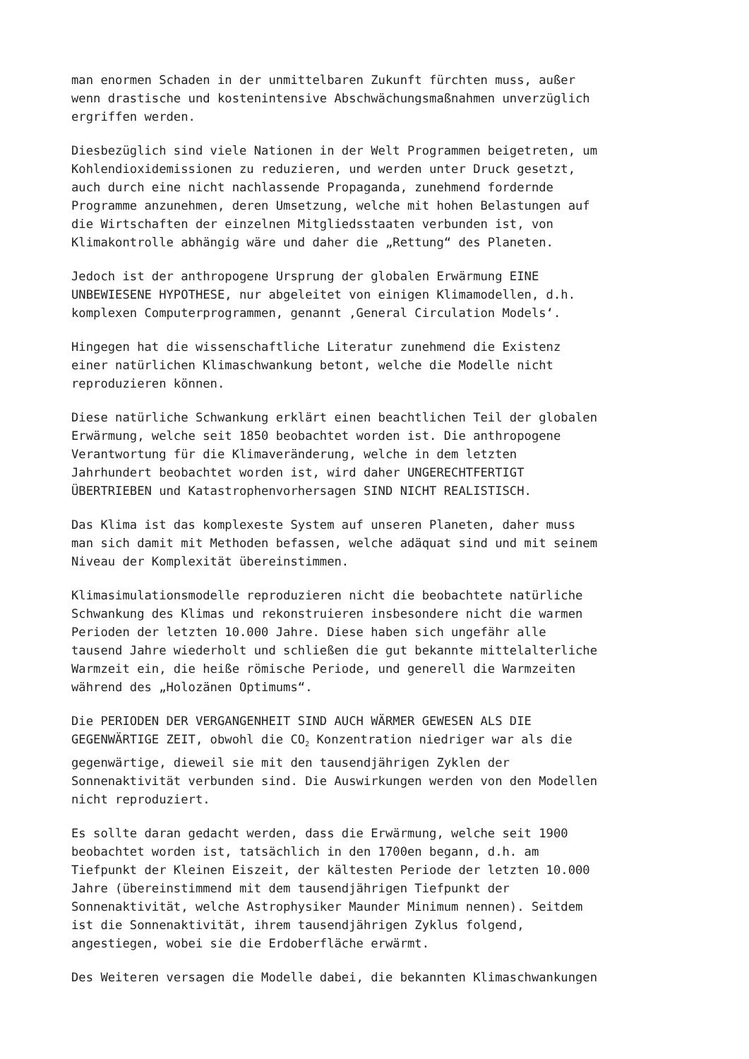man enormen Schaden in der unmittelbaren Zukunft fürchten muss, außer wenn drastische und kostenintensive Abschwächungsmaßnahmen unverzüglich ergriffen werden.
Diesbezüglich sind viele Nationen in der Welt Programmen beigetreten, um Kohlendioxidemissionen zu reduzieren, und werden unter Druck gesetzt, auch durch eine nicht nachlassende Propaganda, zunehmend fordernde Programme anzunehmen, deren Umsetzung, welche mit hohen Belastungen auf die Wirtschaften der einzelnen Mitgliedsstaaten verbunden ist, von Klimakontrolle abhängig wäre und daher die „Rettung“ des Planeten.
Jedoch ist der anthropogene Ursprung der globalen Erwärmung EINE UNBEWIESENE HYPOTHESE, nur abgeleitet von einigen Klimamodellen, d.h. komplexen Computerprogrammen, genannt ‚General Circulation Models‘.
Hingegen hat die wissenschaftliche Literatur zunehmend die Existenz einer natürlichen Klimaschwankung betont, welche die Modelle nicht reproduzieren können.
Diese natürliche Schwankung erklärt einen beachtlichen Teil der globalen Erwärmung, welche seit 1850 beobachtet worden ist. Die anthropogene Verantwortung für die Klimaveränderung, welche in dem letzten Jahrhundert beobachtet worden ist, wird daher UNGERECHTFERTIGT ÜBERTRIEBEN und Katastrophenvorhersagen SIND NICHT REALISTISCH.
Das Klima ist das komplexeste System auf unseren Planeten, daher muss man sich damit mit Methoden befassen, welche adäquat sind und mit seinem Niveau der Komplexität übereinstimmen.
Klimasimulationsmodelle reproduzieren nicht die beobachtete natürliche Schwankung des Klimas und rekonstruieren insbesondere nicht die warmen Perioden der letzten 10.000 Jahre. Diese haben sich ungefähr alle tausend Jahre wiederholt und schließen die gut bekannte mittelalterliche Warmzeit ein, die heiße römische Periode, und generell die Warmzeiten während des „Holozänen Optimums“.
Die PERIODEN DER VERGANGENHEIT SIND AUCH WÄRMER GEWESEN ALS DIE GEGENWÄRTIGE ZEIT, obwohl die CO<sub>2</sub> Konzentration niedriger war als die gegenwärtige, dieweil sie mit den tausendjährigen Zyklen der Sonnenaktivität verbunden sind. Die Auswirkungen werden von den Modellen nicht reproduziert.
Es sollte daran gedacht werden, dass die Erwärmung, welche seit 1900 beobachtet worden ist, tatsächlich in den 1700en begann, d.h. am Tiefpunkt der Kleinen Eiszeit, der kältesten Periode der letzten 10.000 Jahre (übereinstimmend mit dem tausendjährigen Tiefpunkt der Sonnenaktivität, welche Astrophysiker Maunder Minimum nennen). Seitdem ist die Sonnenaktivität, ihrem tausendjährigen Zyklus folgend, angestiegen, wobei sie die Erdoberfläche erwärmt.
Des Weiteren versagen die Modelle dabei, die bekannten Klimaschwankungen